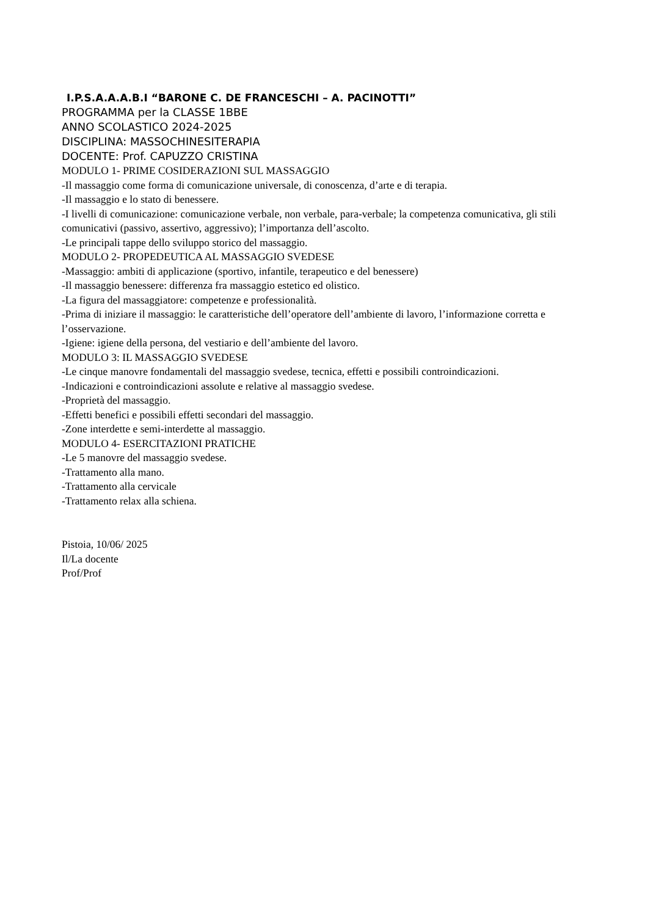I.P.S.A.A.A.B.I “BARONE C. DE FRANCESCHI – A. PACINOTTI”
PROGRAMMA per la CLASSE 1BBE
ANNO SCOLASTICO 2024-2025
DISCIPLINA: MASSOCHINESITERAPIA
DOCENTE: Prof. CAPUZZO CRISTINA
MODULO 1- PRIME COSIDERAZIONI SUL MASSAGGIO
-Il massaggio come forma di comunicazione universale, di conoscenza, d’arte e di terapia.
-Il massaggio e lo stato di benessere.
-I livelli di comunicazione: comunicazione verbale, non verbale, para-verbale; la competenza comunicativa, gli stili comunicativi (passivo, assertivo, aggressivo); l’importanza dell’ascolto.
-Le principali tappe dello sviluppo storico del massaggio.
MODULO 2- PROPEDEUTICA AL MASSAGGIO SVEDESE
-Massaggio: ambiti di applicazione (sportivo, infantile, terapeutico e del benessere)
-Il massaggio benessere: differenza fra massaggio estetico ed olistico.
-La figura del massaggiatore: competenze e professionalità.
-Prima di iniziare il massaggio: le caratteristiche dell’operatore dell’ambiente di lavoro, l’informazione corretta e l’osservazione.
-Igiene: igiene della persona, del vestiario e dell’ambiente del lavoro.
MODULO 3: IL MASSAGGIO SVEDESE
-Le cinque manovre fondamentali del massaggio svedese, tecnica, effetti e possibili controindicazioni.
-Indicazioni e controindicazioni assolute e relative al massaggio svedese.
-Proprietà del massaggio.
-Effetti benefici e possibili effetti secondari del massaggio.
-Zone interdette e semi-interdette al massaggio.
MODULO 4- ESERCITAZIONI PRATICHE
-Le 5 manovre del massaggio svedese.
-Trattamento alla mano.
-Trattamento alla cervicale
-Trattamento relax alla schiena.
Pistoia, 10/06/ 2025
Il/La docente
Prof/Prof